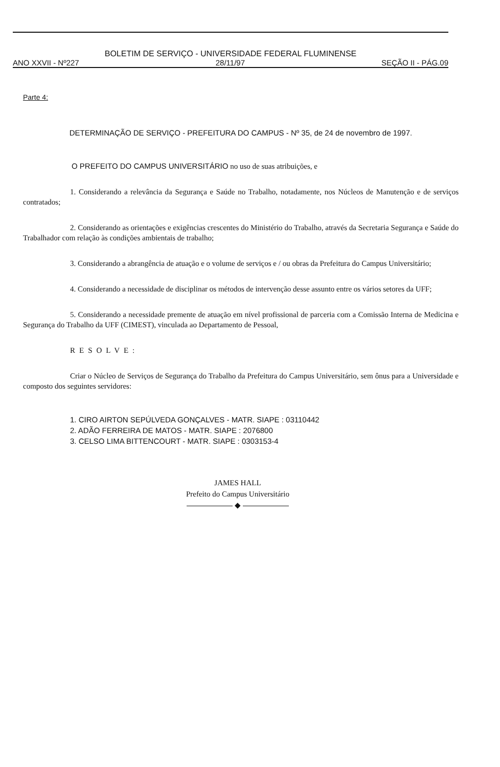BOLETIM DE SERVIÇO - UNIVERSIDADE FEDERAL FLUMINENSE
ANO XXVII - Nº227 28/11/97 SEÇÃO II - PÁG.09
Parte 4:
DETERMINAÇÃO DE SERVIÇO - PREFEITURA DO CAMPUS - Nº 35, de 24 de novembro de 1997.
O PREFEITO DO CAMPUS UNIVERSITÁRIO no uso de suas atribuições, e
1. Considerando a relevância da Segurança e Saúde no Trabalho, notadamente, nos Núcleos de Manutenção e de serviços contratados;
2. Considerando as orientações e exigências crescentes do Ministério do Trabalho, através da Secretaria Segurança e Saúde do Trabalhador com relação às condições ambientais de trabalho;
3. Considerando a abrangência de atuação e o volume de serviços e / ou obras da Prefeitura do Campus Universitário;
4. Considerando a necessidade de disciplinar os métodos de intervenção desse assunto entre os vários setores da UFF;
5. Considerando a necessidade premente de atuação em nível profissional de parceria com a Comissão Interna de Medicina e Segurança do Trabalho da UFF (CIMEST), vinculada ao Departamento de Pessoal,
RESOLVE:
Criar o Núcleo de Serviços de Segurança do Trabalho da Prefeitura do Campus Universitário, sem ônus para a Universidade e composto dos seguintes servidores:
1. CIRO AIRTON SEPÚLVEDA GONÇALVES - MATR. SIAPE : 03110442
2. ADÃO FERREIRA DE MATOS - MATR. SIAPE : 2076800
3. CELSO LIMA BITTENCOURT - MATR. SIAPE : 0303153-4
JAMES HALL
Prefeito do Campus Universitário
◆